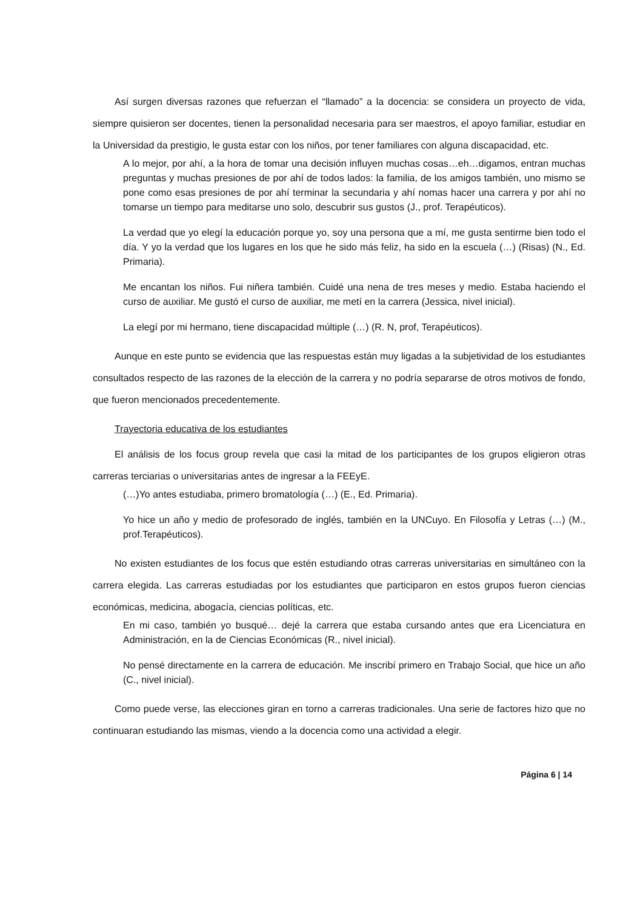Así surgen diversas razones que refuerzan el “llamado” a la docencia: se considera un proyecto de vida, siempre quisieron ser docentes, tienen la personalidad necesaria para ser maestros, el apoyo familiar, estudiar en la Universidad da prestigio, le gusta estar con los niños, por tener familiares con alguna discapacidad, etc.
A lo mejor, por ahí, a la hora de tomar una decisión influyen muchas cosas…eh…digamos, entran muchas preguntas y muchas presiones de por ahí de todos lados: la familia, de los amigos también, uno mismo se pone como esas presiones de por ahí terminar la secundaria y ahí nomas hacer una carrera y por ahí no tomarse un tiempo para meditarse uno solo, descubrir sus gustos (J., prof. Terapéuticos).
La verdad que yo elegí la educación porque yo, soy una persona que a mí, me gusta sentirme bien todo el día. Y yo la verdad que los lugares en los que he sido más feliz, ha sido en la escuela (…) (Risas) (N., Ed. Primaria).
Me encantan los niños. Fui niñera también. Cuidé una nena de tres meses y medio. Estaba haciendo el curso de auxiliar. Me gustó el curso de auxiliar, me metí en la carrera (Jessica, nivel inicial).
La elegí por mi hermano, tiene discapacidad múltiple (…) (R. N, prof, Terapéuticos).
Aunque en este punto se evidencia que las respuestas están muy ligadas a la subjetividad de los estudiantes consultados respecto de las razones de la elección de la carrera y no podría separarse de otros motivos de fondo, que fueron mencionados precedentemente.
Trayectoria educativa de los estudiantes
El análisis de los focus group revela que casi la mitad de los participantes de los grupos eligieron otras carreras terciarias o universitarias antes de ingresar a la FEEyE.
(…)Yo antes estudiaba, primero bromatología (…) (E., Ed. Primaria).
Yo hice un año y medio de profesorado de inglés, también en la UNCuyo. En Filosofía y Letras (…) (M., prof.Terapéuticos).
No existen estudiantes de los focus que estén estudiando otras carreras universitarias en simultáneo con la carrera elegida. Las carreras estudiadas por los estudiantes que participaron en estos grupos fueron ciencias económicas, medicina, abogacía, ciencias políticas, etc.
En mi caso, también yo busqué… dejé la carrera que estaba cursando antes que era Licenciatura en Administración, en la de Ciencias Económicas (R., nivel inicial).
No pensé directamente en la carrera de educación. Me inscribí primero en Trabajo Social, que hice un año (C., nivel inicial).
Como puede verse, las elecciones giran en torno a carreras tradicionales. Una serie de factores hizo que no continuaran estudiando las mismas, viendo a la docencia como una actividad a elegir.
Página 6 | 14